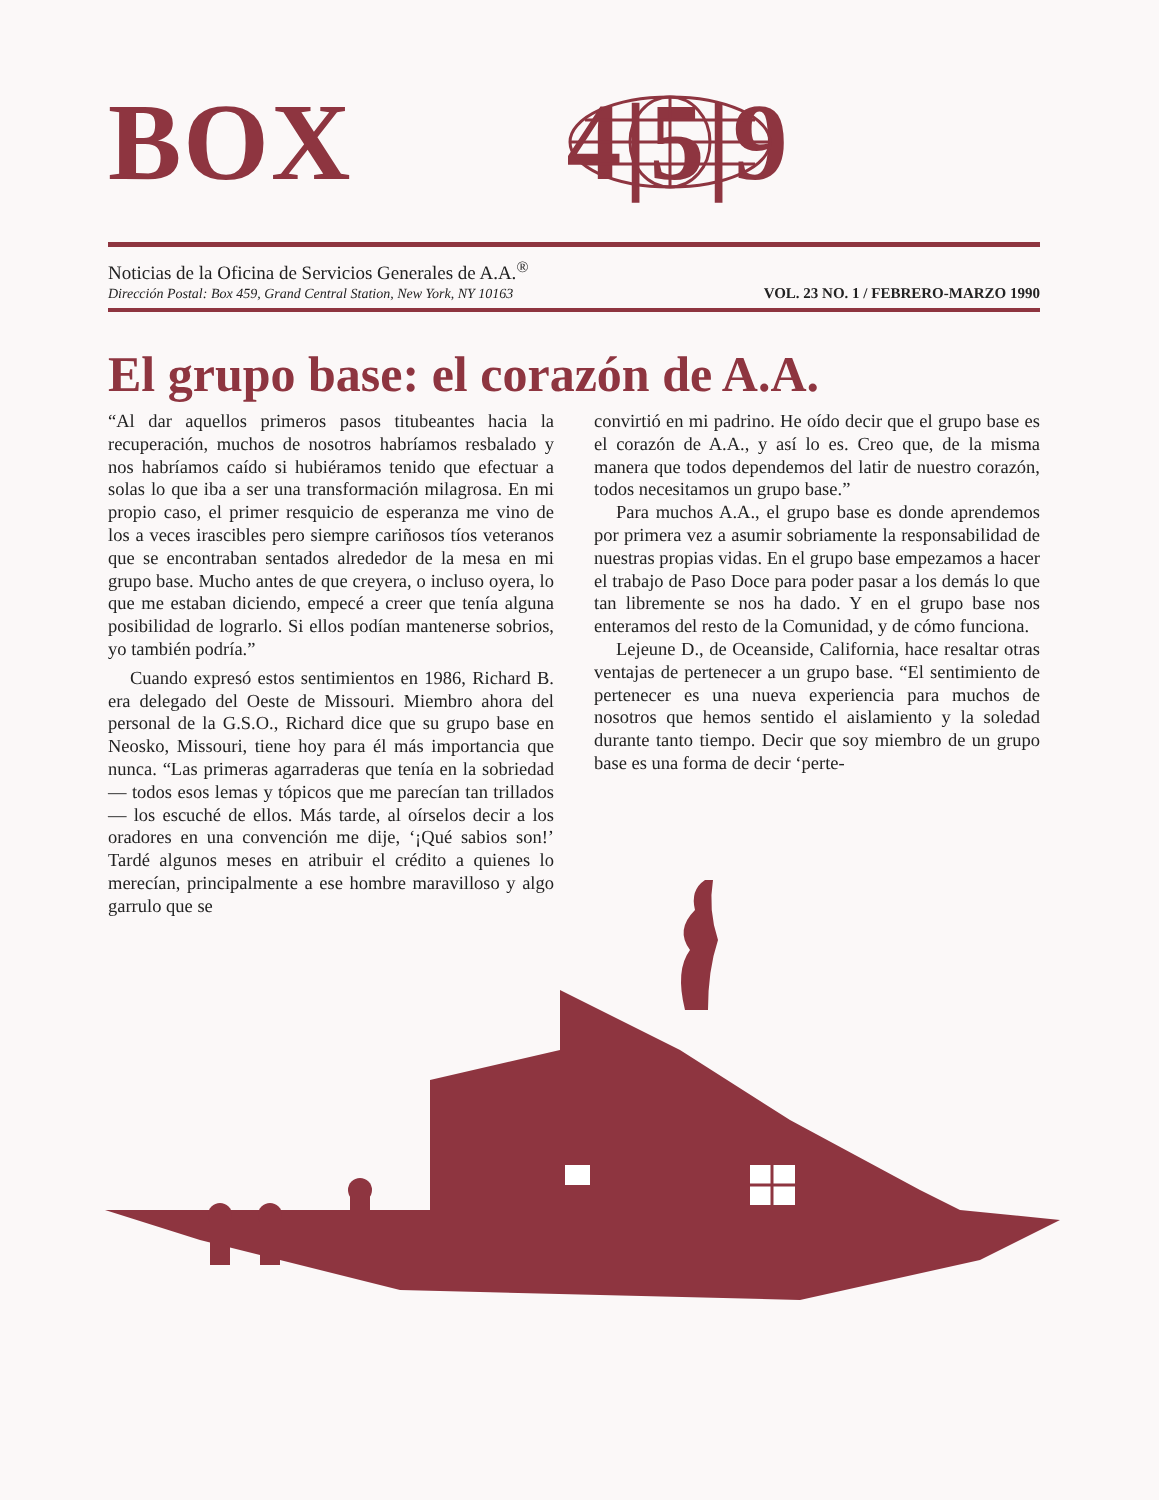BOX 4|5|9
Noticias de la Oficina de Servicios Generales de A.A.<sup>®</sup>
Dirección Postal: Box 459, Grand Central Station, New York, NY 10163
VOL. 23 NO. 1 / FEBRERO-MARZO 1990
El grupo base: el corazón de A.A.
“Al dar aquellos primeros pasos titubeantes hacia la recuperación, muchos de nosotros habríamos resbalado y nos habríamos caído si hubiéramos tenido que efectuar a solas lo que iba a ser una transformación milagrosa. En mi propio caso, el primer resquicio de esperanza me vino de los a veces irascibles pero siempre cariñosos tíos veteranos que se encontraban sentados alrededor de la mesa en mi grupo base. Mucho antes de que creyera, o incluso oyera, lo que me estaban diciendo, empecé a creer que tenía alguna posibilidad de lograrlo. Si ellos podían mantenerse sobrios, yo también podría.”
Cuando expresó estos sentimientos en 1986, Richard B. era delegado del Oeste de Missouri. Miembro ahora del personal de la G.S.O., Richard dice que su grupo base en Neosko, Missouri, tiene hoy para él más importancia que nunca. “Las primeras agarraderas que tenía en la sobriedad — todos esos lemas y tópicos que me parecían tan trillados — los escuché de ellos. Más tarde, al oírselos decir a los oradores en una convención me dije, ‘¡Qué sabios son!’ Tardé algunos meses en atribuir el crédito a quienes lo merecían, principalmente a ese hombre maravilloso y algo garrulo que se
convirtió en mi padrino. He oído decir que el grupo base es el corazón de A.A., y así lo es. Creo que, de la misma manera que todos dependemos del latir de nuestro corazón, todos necesitamos un grupo base.”
Para muchos A.A., el grupo base es donde aprendemos por primera vez a asumir sobriamente la responsabilidad de nuestras propias vidas. En el grupo base empezamos a hacer el trabajo de Paso Doce para poder pasar a los demás lo que tan libremente se nos ha dado. Y en el grupo base nos enteramos del resto de la Comunidad, y de cómo funciona.
Lejeune D., de Oceanside, California, hace resaltar otras ventajas de pertenecer a un grupo base. “El sentimiento de pertenecer es una nueva experiencia para muchos de nosotros que hemos sentido el aislamiento y la soledad durante tanto tiempo. Decir que soy miembro de un grupo base es una forma de decir ‘perte-